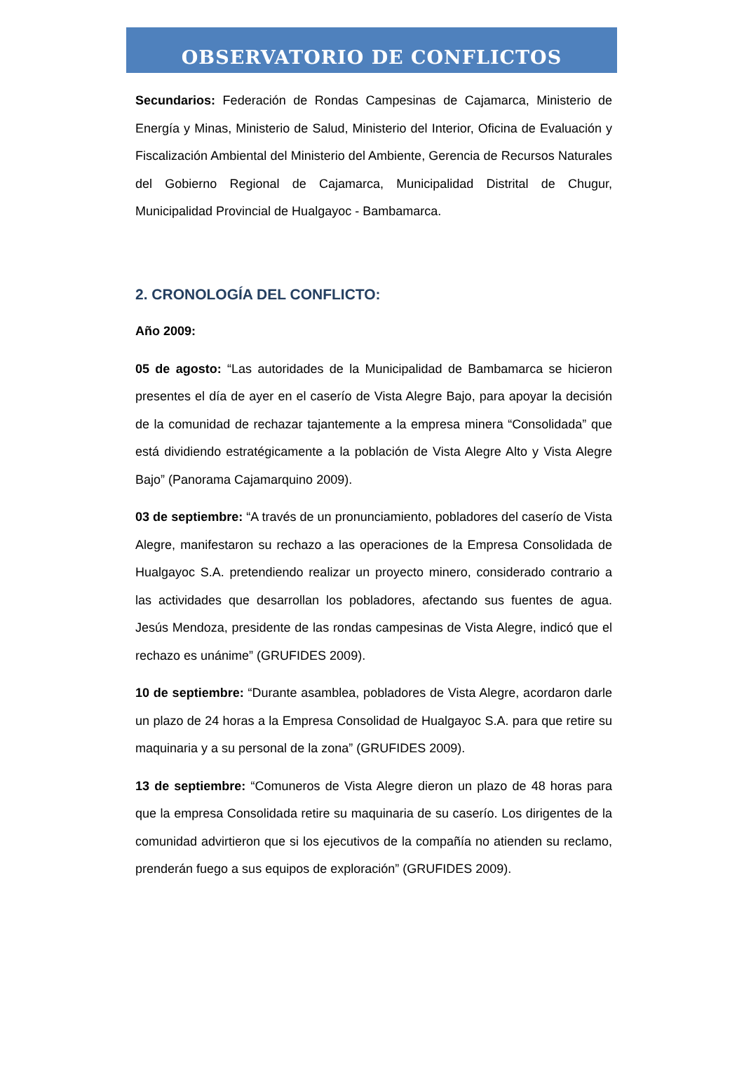OBSERVATORIO DE CONFLICTOS
Secundarios: Federación de Rondas Campesinas de Cajamarca, Ministerio de Energía y Minas, Ministerio de Salud, Ministerio del Interior, Oficina de Evaluación y Fiscalización Ambiental del Ministerio del Ambiente, Gerencia de Recursos Naturales del Gobierno Regional de Cajamarca, Municipalidad Distrital de Chugur, Municipalidad Provincial de Hualgayoc - Bambamarca.
2. CRONOLOGÍA DEL CONFLICTO:
Año 2009:
05 de agosto: “Las autoridades de la Municipalidad de Bambamarca se hicieron presentes el día de ayer en el caserío de Vista Alegre Bajo, para apoyar la decisión de la comunidad de rechazar tajantemente a la empresa minera “Consolidada” que está dividiendo estratégicamente a la población de Vista Alegre Alto y Vista Alegre Bajo” (Panorama Cajamarquino 2009).
03 de septiembre: “A través de un pronunciamiento, pobladores del caserío de Vista Alegre, manifestaron su rechazo a las operaciones de la Empresa Consolidada de Hualgayoc S.A. pretendiendo realizar un proyecto minero, considerado contrario a las actividades que desarrollan los pobladores, afectando sus fuentes de agua. Jesús Mendoza, presidente de las rondas campesinas de Vista Alegre, indicó que el rechazo es unánime” (GRUFIDES 2009).
10 de septiembre: “Durante asamblea, pobladores de Vista Alegre, acordaron darle un plazo de 24 horas a la Empresa Consolidad de Hualgayoc S.A. para que retire su maquinaria y a su personal de la zona” (GRUFIDES 2009).
13 de septiembre: “Comuneros de Vista Alegre dieron un plazo de 48 horas para que la empresa Consolidada retire su maquinaria de su caserío. Los dirigentes de la comunidad advirtieron que si los ejecutivos de la compañía no atienden su reclamo, prenderán fuego a sus equipos de exploración” (GRUFIDES 2009).